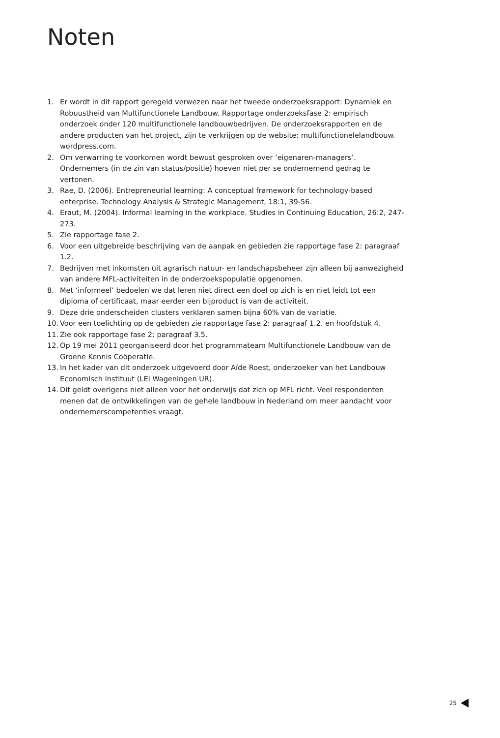Noten
1. Er wordt in dit rapport geregeld verwezen naar het tweede onderzoeksrapport: Dynamiek en Robuustheid van Multifunctionele Landbouw. Rapportage onderzoeksfase 2: empirisch onderzoek onder 120 multifunctionele landbouwbedrijven. De onderzoeksrapporten en de andere producten van het project, zijn te verkrijgen op de website: multifunctionelelandbouw. wordpress.com.
2. Om verwarring te voorkomen wordt bewust gesproken over ‘eigenaren-managers’. Ondernemers (in de zin van status/positie) hoeven niet per se ondernemend gedrag te vertonen.
3. Rae, D. (2006). Entrepreneurial learning: A conceptual framework for technology-based enterprise. Technology Analysis & Strategic Management, 18:1, 39-56.
4. Eraut, M. (2004). Informal learning in the workplace. Studies in Continuing Education, 26:2, 247-273.
5. Zie rapportage fase 2.
6. Voor een uitgebreide beschrijving van de aanpak en gebieden zie rapportage fase 2: paragraaf 1.2.
7. Bedrijven met inkomsten uit agrarisch natuur- en landschapsbeheer zijn alleen bij aanwezigheid van andere MFL-activiteiten in de onderzoekspopulatie opgenomen.
8. Met ‘informeel’ bedoelen we dat leren niet direct een doel op zich is en niet leidt tot een diploma of certificaat, maar eerder een bijproduct is van de activiteit.
9. Deze drie onderscheiden clusters verklaren samen bijna 60% van de variatie.
10. Voor een toelichting op de gebieden zie rapportage fase 2: paragraaf 1.2. en hoofdstuk 4.
11. Zie ook rapportage fase 2: paragraaf 3.5.
12. Op 19 mei 2011 georganiseerd door het programmateam Multifunctionele Landbouw van de Groene Kennis Coöperatie.
13. In het kader van dit onderzoek uitgevoerd door Aïde Roest, onderzoeker van het Landbouw Economisch Instituut (LEI Wageningen UR).
14. Dit geldt overigens niet alleen voor het onderwijs dat zich op MFL richt. Veel respondenten menen dat de ontwikkelingen van de gehele landbouw in Nederland om meer aandacht voor ondernemerscompetenties vraagt.
25